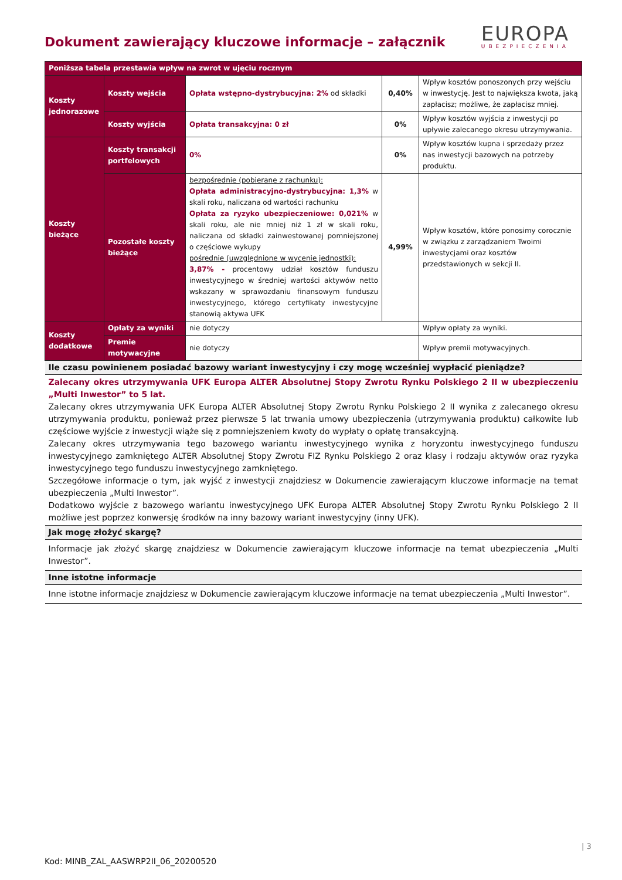Dokument zawierający kluczowe informacje – załącznik
EUROPA
UBEZPIECZENIA
| Poniższa tabela przestawia wpływ na zwrot w ujęciu rocznym | | | | |
| Koszty jednorazowe | Koszty wejścia | Opłata wstępno-dystrybucyjna: 2% od składki | 0,40% | Wpływ kosztów ponoszonych przy wejściu w inwestycję. Jest to największa kwota, jaką zapłacisz; możliwe, że zapłacisz mniej. |
| | Koszty wyjścia | Opłata transakcyjna: 0 zł | 0% | Wpływ kosztów wyjścia z inwestycji po upływie zalecanego okresu utrzymywania. |
| Koszty bieżące | Koszty transakcji portfelowych | 0% | 0% | Wpływ kosztów kupna i sprzedaży przez nas inwestycji bazowych na potrzeby produktu. |
| | Pozostałe koszty bieżące | bezpośrednie (pobierane z rachunku): Opłata administracyjno-dystrybucyjna: 1,3% w skali roku, naliczana od wartości rachunku Opłata za ryzyko ubezpieczeniowe: 0,021% w skali roku, ale nie mniej niż 1 zł w skali roku, naliczana od składki zainwestowanej pomniejszonej o częściowe wykupy pośrednie (uwzględnione w wycenie jednostki): 3,87% - procentowy udział kosztów funduszu inwestycyjnego w średniej wartości aktywów netto wskazany w sprawozdaniu finansowym funduszu inwestycyjnego, którego certyfikaty inwestycyjne stanowią aktywa UFK | 4,99% | Wpływ kosztów, które ponosimy corocznie w związku z zarządzaniem Twoimi inwestycjami oraz kosztów przedstawionych w sekcji II. |
| Koszty dodatkowe | Opłaty za wyniki | nie dotyczy | | Wpływ opłaty za wyniki. |
| | Premie motywacyjne | nie dotyczy | | Wpływ premii motywacyjnych. |
| Ile czasu powinienem posiadać bazowy wariant inwestycyjny i czy mogę wcześniej wypłacić pieniądze? | | | | |
| Zalecany okres utrzymywania UFK Europa ALTER Absolutnej Stopy Zwrotu Rynku Polskiego 2 II w ubezpieczeniu „Multi Inwestor” to 5 lat. Zalecany okres utrzymywania UFK Europa ALTER Absolutnej Stopy Zwrotu Rynku Polskiego 2 II wynika z zalecanego okresu utrzymywania produktu, ponieważ przez pierwsze 5 lat trwania umowy ubezpieczenia (utrzymywania produktu) całkowite lub częściowe wyjście z inwestycji wiąże się z pomniejszeniem kwoty do wypłaty o opłatę transakcyjną. Zalecany okres utrzymywania tego bazowego wariantu inwestycyjnego wynika z horyzontu inwestycyjnego funduszu inwestycyjnego zamkniętego ALTER Absolutnej Stopy Zwrotu FIZ Rynku Polskiego 2 oraz klasy i rodzaju aktywów oraz ryzyka inwestycyjnego tego funduszu inwestycyjnego zamkniętego. Szczegółowe informacje o tym, jak wyjść z inwestycji znajdziesz w Dokumencie zawierającym kluczowe informacje na temat ubezpieczenia „Multi Inwestor”. Dodatkowo wyjście z bazowego wariantu inwestycyjnego UFK Europa ALTER Absolutnej Stopy Zwrotu Rynku Polskiego 2 II możliwe jest poprzez konwersję środków na inny bazowy wariant inwestycyjny (inny UFK). | | | | |
| Jak mogę złożyć skargę? | | | | |
| Informacje jak złożyć skargę znajdziesz w Dokumencie zawierającym kluczowe informacje na temat ubezpieczenia „Multi Inwestor”. | | | | |
| Inne istotne informacje | | | | |
| Inne istotne informacje znajdziesz w Dokumencie zawierającym kluczowe informacje na temat ubezpieczenia „Multi Inwestor”. | | | | |
| 3
Kod: MINB_ZAL_AASWRP2II_06_20200520